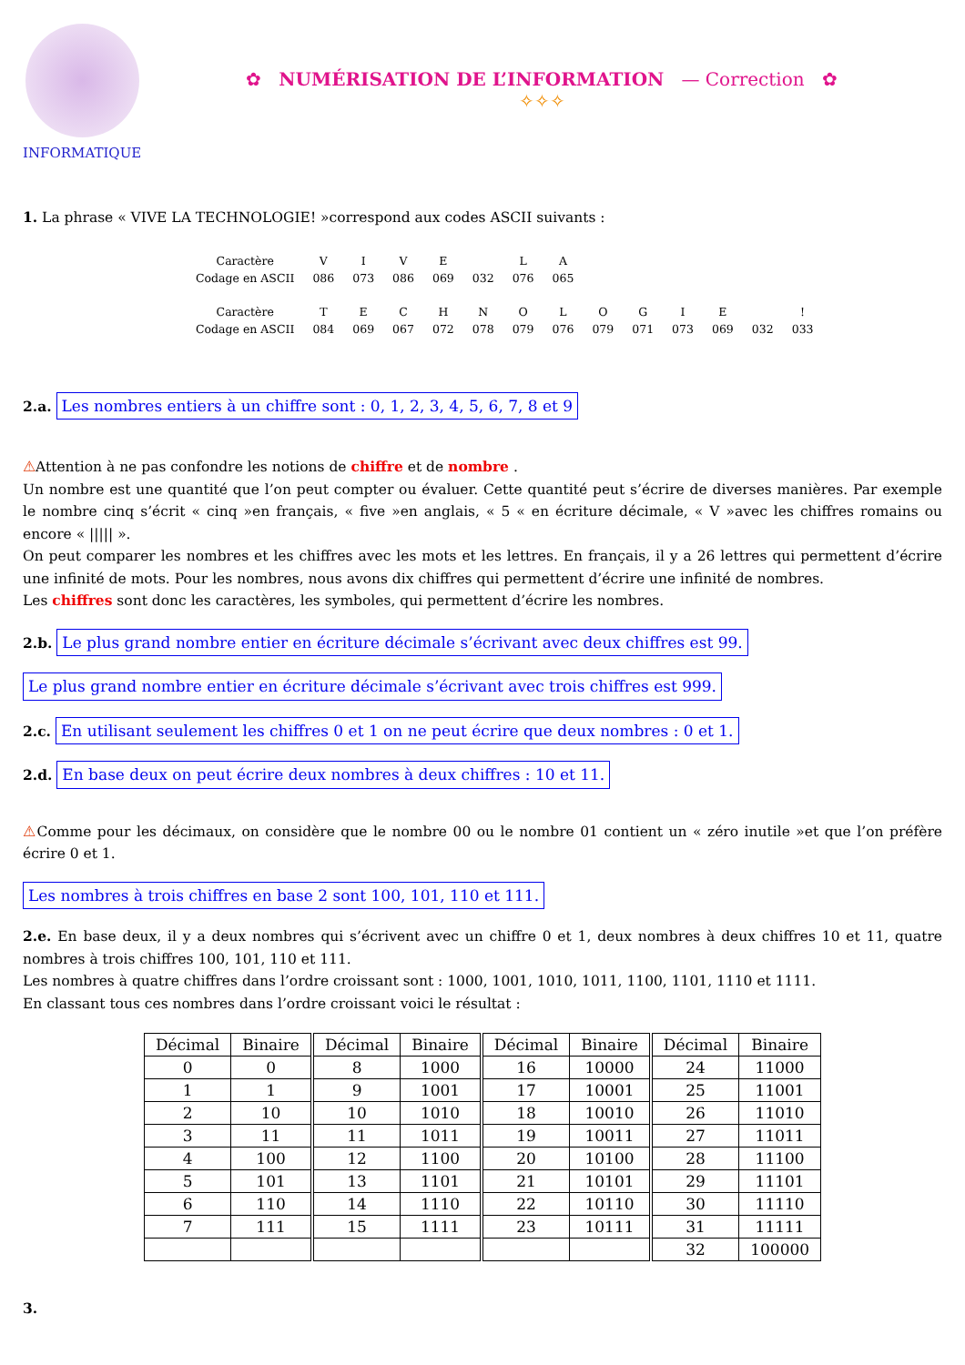INFORMATIQUE
✿ NUMÉRISATION DE L’INFORMATION — Correction ✿
✧✧✧
1. La phrase « VIVE LA TECHNOLOGIE! »correspond aux codes ASCII suivants :
| Caractère | V | I | V | E | | L | A |
| Codage en ASCII | 086 | 073 | 086 | 069 | 032 | 076 | 065 |
| Caractère | T | E | C | H | N | O | L | O | G | I | E | | ! |
| Codage en ASCII | 084 | 069 | 067 | 072 | 078 | 079 | 076 | 079 | 071 | 073 | 069 | 032 | 033 |
2.a. Les nombres entiers à un chiffre sont : 0, 1, 2, 3, 4, 5, 6, 7, 8 et 9
⚠Attention à ne pas confondre les notions de chiffre et de nombre .
Un nombre est une quantité que l’on peut compter ou évaluer. Cette quantité peut s’écrire de diverses manières. Par exemple le nombre cinq s’écrit « cinq »en français, « five »en anglais, « 5 « en écriture décimale, « V »avec les chiffres romains ou encore « ||||| ».
On peut comparer les nombres et les chiffres avec les mots et les lettres. En français, il y a 26 lettres qui permettent d’écrire une infinité de mots. Pour les nombres, nous avons dix chiffres qui permettent d’écrire une infinité de nombres.
Les chiffres sont donc les caractères, les symboles, qui permettent d’écrire les nombres.
2.b. Le plus grand nombre entier en écriture décimale s’écrivant avec deux chiffres est 99.
Le plus grand nombre entier en écriture décimale s’écrivant avec trois chiffres est 999.
2.c. En utilisant seulement les chiffres 0 et 1 on ne peut écrire que deux nombres : 0 et 1.
2.d. En base deux on peut écrire deux nombres à deux chiffres : 10 et 11.
⚠Comme pour les décimaux, on considère que le nombre 00 ou le nombre 01 contient un « zéro inutile »et que l’on préfère écrire 0 et 1.
Les nombres à trois chiffres en base 2 sont 100, 101, 110 et 111.
2.e. En base deux, il y a deux nombres qui s’écrivent avec un chiffre 0 et 1, deux nombres à deux chiffres 10 et 11, quatre nombres à trois chiffres 100, 101, 110 et 111.
Les nombres à quatre chiffres dans l’ordre croissant sont : 1000, 1001, 1010, 1011, 1100, 1101, 1110 et 1111.
En classant tous ces nombres dans l’ordre croissant voici le résultat :
| Décimal | Binaire | Décimal | Binaire | Décimal | Binaire | Décimal | Binaire |
| --- | --- | --- | --- | --- | --- | --- | --- |
| 0 | 0 | 8 | 1000 | 16 | 10000 | 24 | 11000 |
| 1 | 1 | 9 | 1001 | 17 | 10001 | 25 | 11001 |
| 2 | 10 | 10 | 1010 | 18 | 10010 | 26 | 11010 |
| 3 | 11 | 11 | 1011 | 19 | 10011 | 27 | 11011 |
| 4 | 100 | 12 | 1100 | 20 | 10100 | 28 | 11100 |
| 5 | 101 | 13 | 1101 | 21 | 10101 | 29 | 11101 |
| 6 | 110 | 14 | 1110 | 22 | 10110 | 30 | 11110 |
| 7 | 111 | 15 | 1111 | 23 | 10111 | 31 | 11111 |
| | | | | | | 32 | 100000 |
3.